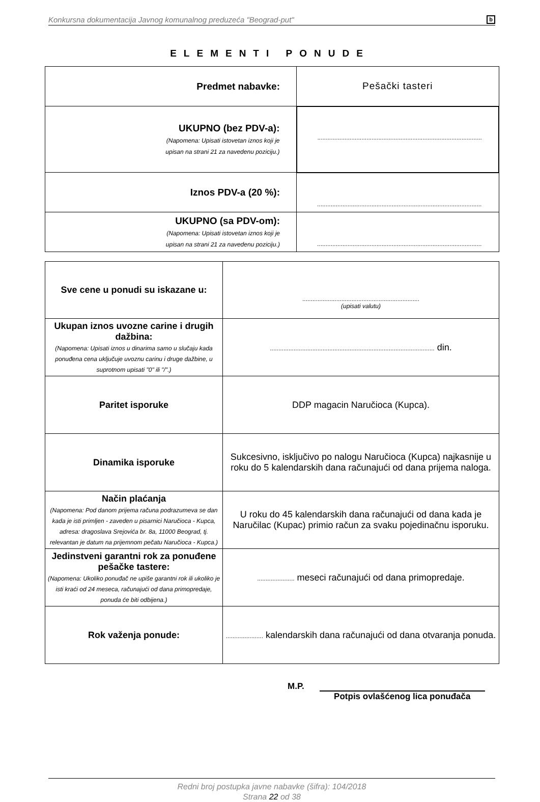Konkursna dokumentacija Javnog komunalnog preduzeća "Beograd-put" b
ELEMENTI PONUDE
| Predmet nabavke: | Pešački tasteri |
| UKUPNO (bez PDV-a): (Napomena: Upisati istovetan iznos koji je upisan na strani 21 za navedenu poziciju.) | ................................................................................................. |
| Iznos PDV-a (20 %): | ................................................................................................. |
| UKUPNO (sa PDV-om): (Napomena: Upisati istovetan iznos koji je upisan na strani 21 za navedenu poziciju.) | ................................................................................................. |
| Sve cene u ponudi su iskazane u: | ..................................................................... (upisati valutu) |
| Ukupan iznos uvozne carine i drugih dažbina: (Napomena: Upisati iznos u dinarima samo u slučaju kada ponuđena cena uključuje uvoznu carinu i druge dažbine, u suprotnom upisati "0" ili "/".) | ................................................................................................. din. |
| Paritet isporuke | DDP magacin Naručioca (Kupca). |
| Dinamika isporuke | Sukcesivno, isključivo po nalogu Naručioca (Kupca) najkasnije u roku do 5 kalendarskih dana računajući od dana prijema naloga. |
| Način plaćanja (Napomena: Pod danom prijema računa podrazumeva se dan kada je isti primljen - zaveden u pisarnici Naručioca - Kupca, adresa: dragoslava Srejovića br. 8a, 11000 Beograd, tj. relevantan je datum na prijemnom pečatu Naručioca - Kupca.) | U roku do 45 kalendarskih dana računajući od dana kada je Naručilac (Kupac) primio račun za svaku pojedinačnu isporuku. |
| Jedinstveni garantni rok za ponuđene pešačke tastere: (Napomena: Ukoliko ponuđač ne upiše garantni rok ili ukoliko je isti kraći od 24 meseca, računajući od dana primopredaje, ponuda će biti odbijena.) | ...................... meseci računajući od dana primopredaje. |
| Rok važenja ponude: | ...................... kalendarskih dana računajući od dana otvaranja ponuda. |
M.P.
Potpis ovlašćenog lica ponuđača
Redni broj postupka javne nabavke (šifra): 104/2018
Strana 22 od 38